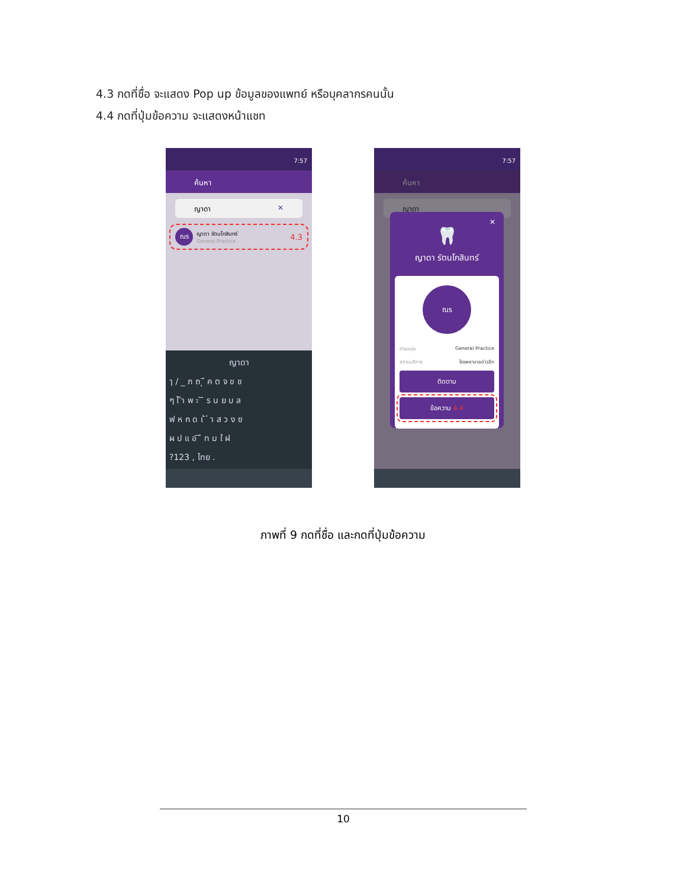4.3 กดที่ชื่อ จะแสดง Pop up ข้อมูลของแพทย์ หรือบุคลากรคนนั้น
4.4 กดที่ปุ่มข้อความ จะแสดงหน้าแชท
7:57
ค้นหา
ญาดา ✕
ณร
ญาดา รัตนโกสินทร์
General Practice
4.3
ญาดา
ๅ / _ ภ ถ ุ ึ ค ต จ ข ช
ๆ ไ ำ พ ะ ั ี ร น ย บ ล
ฟ ห ก ด เ ้ ่ า ส ว ง ฃ
ผ ป แ อ ิ ื ท ม ใ ฝ
?123 , ไทย .
7:57
ค้นหา
ญาดา
✕
🦷
ญาดา รัตนโกสินทร์
ณร
ตำแหน่ง General Practice
สถานบริการ โรงพยาบาลอ่าวลึก
ติดตาม
ข้อความ 4.4
ภาพที่ 9 กดที่ชื่อ และกดที่ปุ่มข้อความ
10